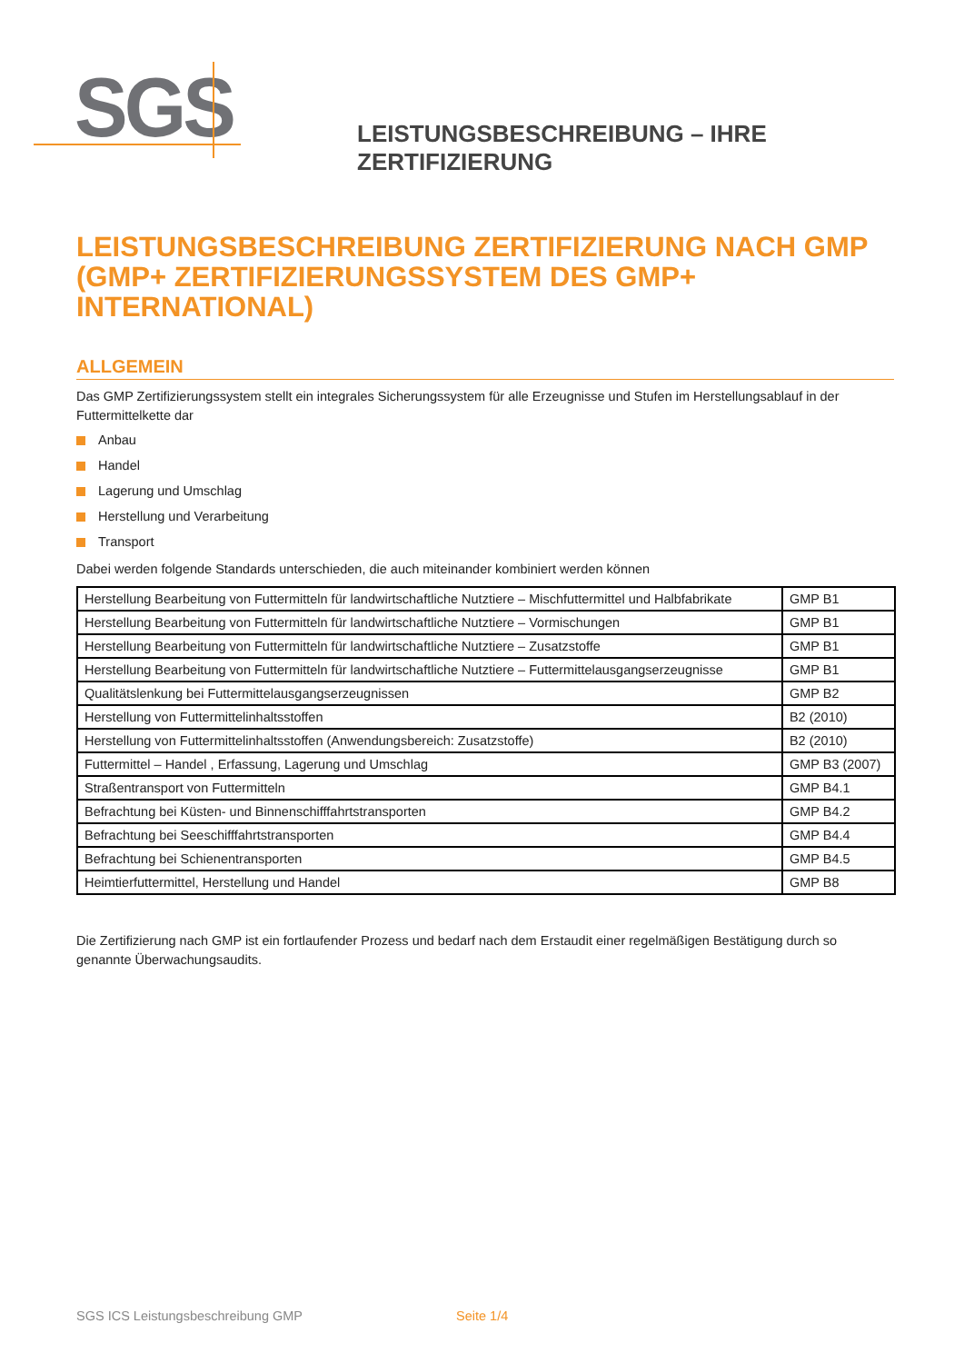SGS
LEISTUNGSBESCHREIBUNG – IHRE ZERTIFIZIERUNG
LEISTUNGSBESCHREIBUNG ZERTIFIZIERUNG NACH GMP (GMP+ ZERTIFIZIERUNGSSYSTEM DES GMP+ INTERNATIONAL)
ALLGEMEIN
Das GMP Zertifizierungssystem stellt ein integrales Sicherungssystem für alle Erzeugnisse und Stufen im Herstellungsablauf in der Futtermittelkette dar
Anbau
Handel
Lagerung und Umschlag
Herstellung und Verarbeitung
Transport
Dabei werden folgende Standards unterschieden, die auch miteinander kombiniert werden können
| Herstellung Bearbeitung von Futtermitteln für landwirtschaftliche Nutztiere – Mischfuttermittel und Halbfabrikate | GMP B1 |
| Herstellung Bearbeitung von Futtermitteln für landwirtschaftliche Nutztiere – Vormischungen | GMP B1 |
| Herstellung Bearbeitung von Futtermitteln für landwirtschaftliche Nutztiere – Zusatzstoffe | GMP B1 |
| Herstellung Bearbeitung von Futtermitteln für landwirtschaftliche Nutztiere – Futtermittelausgangserzeugnisse | GMP B1 |
| Qualitätslenkung bei Futtermittelausgangserzeugnissen | GMP B2 |
| Herstellung von Futtermittelinhaltsstoffen | B2 (2010) |
| Herstellung von Futtermittelinhaltsstoffen (Anwendungsbereich: Zusatzstoffe) | B2 (2010) |
| Futtermittel – Handel , Erfassung, Lagerung und Umschlag | GMP B3 (2007) |
| Straßentransport von Futtermitteln | GMP B4.1 |
| Befrachtung bei Küsten- und Binnenschifffahrtstransporten | GMP B4.2 |
| Befrachtung bei Seeschifffahrtstransporten | GMP B4.4 |
| Befrachtung bei Schienentransporten | GMP B4.5 |
| Heimtierfuttermittel, Herstellung und Handel | GMP B8 |
Die Zertifizierung nach GMP ist ein fortlaufender Prozess und bedarf nach dem Erstaudit einer regelmäßigen Bestätigung durch so genannte Überwachungsaudits.
SGS ICS Leistungsbeschreibung GMP
Seite 1/4